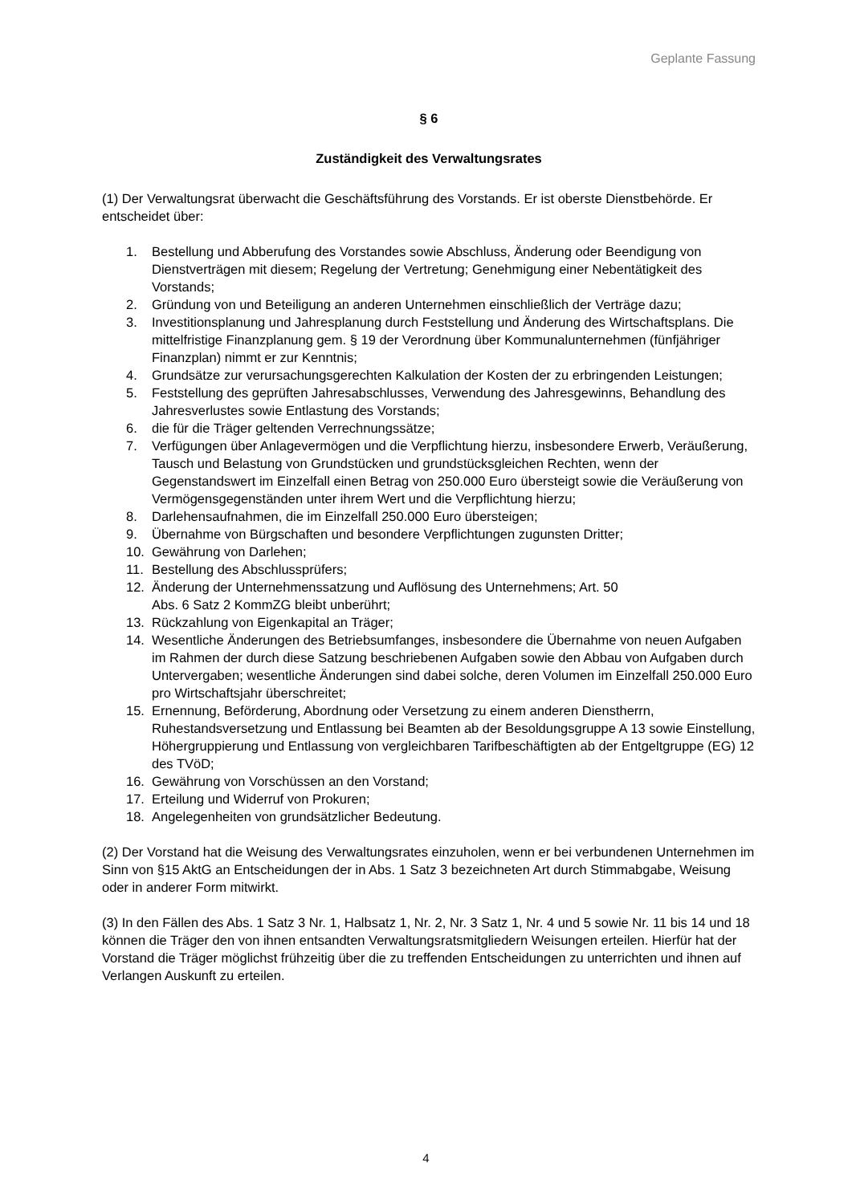Geplante Fassung
§ 6
Zuständigkeit des Verwaltungsrates
(1) Der Verwaltungsrat überwacht die Geschäftsführung des Vorstands. Er ist oberste Dienstbehörde. Er entscheidet über:
1. Bestellung und Abberufung des Vorstandes sowie Abschluss, Änderung oder Beendigung von Dienstverträgen mit diesem; Regelung der Vertretung; Genehmigung einer Nebentätigkeit des Vorstands;
2. Gründung von und Beteiligung an anderen Unternehmen einschließlich der Verträge dazu;
3. Investitionsplanung und Jahresplanung durch Feststellung und Änderung des Wirtschaftsplans. Die mittelfristige Finanzplanung gem. § 19 der Verordnung über Kommunalunternehmen (fünfjähriger Finanzplan) nimmt er zur Kenntnis;
4. Grundsätze zur verursachungsgerechten Kalkulation der Kosten der zu erbringenden Leistungen;
5. Feststellung des geprüften Jahresabschlusses, Verwendung des Jahresgewinns, Behandlung des Jahresverlustes sowie Entlastung des Vorstands;
6. die für die Träger geltenden Verrechnungssätze;
7. Verfügungen über Anlagevermögen und die Verpflichtung hierzu, insbesondere Erwerb, Veräußerung, Tausch und Belastung von Grundstücken und grundstücksgleichen Rechten, wenn der Gegenstandswert im Einzelfall einen Betrag von 250.000 Euro übersteigt sowie die Veräußerung von Vermögensgegenständen unter ihrem Wert und die Verpflichtung hierzu;
8. Darlehensaufnahmen, die im Einzelfall 250.000 Euro übersteigen;
9. Übernahme von Bürgschaften und besondere Verpflichtungen zugunsten Dritter;
10. Gewährung von Darlehen;
11. Bestellung des Abschlussprüfers;
12. Änderung der Unternehmenssatzung und Auflösung des Unternehmens; Art. 50
Abs. 6 Satz 2 KommZG bleibt unberührt;
13. Rückzahlung von Eigenkapital an Träger;
14. Wesentliche Änderungen des Betriebsumfanges, insbesondere die Übernahme von neuen Aufgaben im Rahmen der durch diese Satzung beschriebenen Aufgaben sowie den Abbau von Aufgaben durch Untervergaben; wesentliche Änderungen sind dabei solche, deren Volumen im Einzelfall 250.000 Euro pro Wirtschaftsjahr überschreitet;
15. Ernennung, Beförderung, Abordnung oder Versetzung zu einem anderen Dienstherrn, Ruhestandsversetzung und Entlassung bei Beamten ab der Besoldungsgruppe A 13 sowie Einstellung, Höhergruppierung und Entlassung von vergleichbaren Tarifbeschäftigten ab der Entgeltgruppe (EG) 12 des TVöD;
16. Gewährung von Vorschüssen an den Vorstand;
17. Erteilung und Widerruf von Prokuren;
18. Angelegenheiten von grundsätzlicher Bedeutung.
(2) Der Vorstand hat die Weisung des Verwaltungsrates einzuholen, wenn er bei verbundenen Unternehmen im Sinn von §15 AktG an Entscheidungen der in Abs. 1 Satz 3 bezeichneten Art durch Stimmabgabe, Weisung oder in anderer Form mitwirkt.
(3) In den Fällen des Abs. 1 Satz 3 Nr. 1, Halbsatz 1, Nr. 2, Nr. 3 Satz 1, Nr. 4 und 5 sowie Nr. 11 bis 14 und 18 können die Träger den von ihnen entsandten Verwaltungsratsmitgliedern Weisungen erteilen. Hierfür hat der Vorstand die Träger möglichst frühzeitig über die zu treffenden Entscheidungen zu unterrichten und ihnen auf Verlangen Auskunft zu erteilen.
4